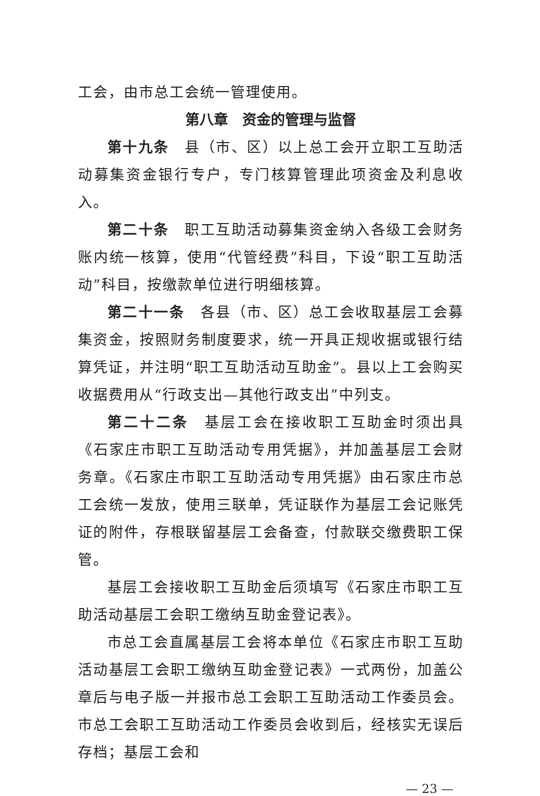工会，由市总工会统一管理使用。
第八章　资金的管理与监督
第十九条　县（市、区）以上总工会开立职工互助活动募集资金银行专户，专门核算管理此项资金及利息收入。
第二十条　职工互助活动募集资金纳入各级工会财务账内统一核算，使用“代管经费”科目，下设“职工互助活动”科目，按缴款单位进行明细核算。
第二十一条　各县（市、区）总工会收取基层工会募集资金，按照财务制度要求，统一开具正规收据或银行结算凭证，并注明“职工互助活动互助金”。县以上工会购买收据费用从“行政支出—其他行政支出”中列支。
第二十二条　基层工会在接收职工互助金时须出具《石家庄市职工互助活动专用凭据》，并加盖基层工会财务章。《石家庄市职工互助活动专用凭据》由石家庄市总工会统一发放，使用三联单，凭证联作为基层工会记账凭证的附件，存根联留基层工会备查，付款联交缴费职工保管。
基层工会接收职工互助金后须填写《石家庄市职工互助活动基层工会职工缴纳互助金登记表》。
市总工会直属基层工会将本单位《石家庄市职工互助活动基层工会职工缴纳互助金登记表》一式两份，加盖公章后与电子版一并报市总工会职工互助活动工作委员会。市总工会职工互助活动工作委员会收到后，经核实无误后存档；基层工会和
— 23 —